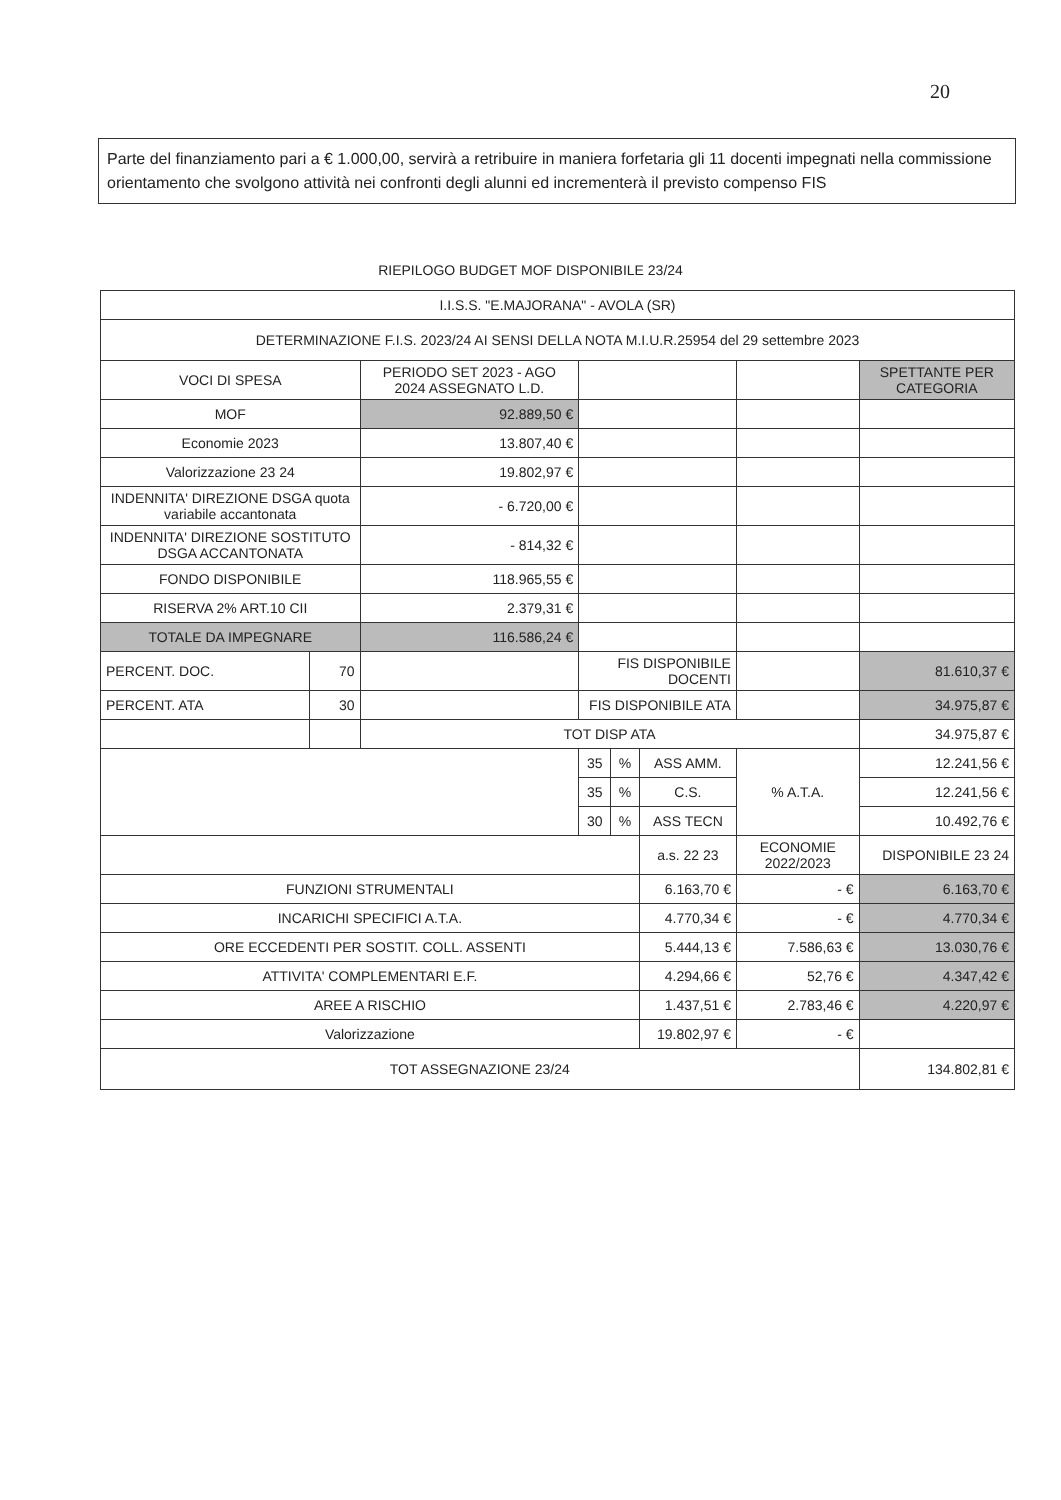20
Parte del finanziamento pari a € 1.000,00, servirà a retribuire in maniera forfetaria gli 11 docenti impegnati nella commissione orientamento che svolgono attività nei confronti degli alunni ed incrementerà il previsto compenso FIS
RIEPILOGO BUDGET MOF DISPONIBILE 23/24
| I.I.S.S. "E.MAJORANA" - AVOLA (SR) | | | | | | | |
| DETERMINAZIONE F.I.S. 2023/24 AI SENSI DELLA NOTA M.I.U.R.25954 del 29 settembre 2023 | | | | | | | |
| VOCI DI SPESA | | PERIODO SET 2023 - AGO 2024 ASSEGNATO L.D. | | | | | SPETTANTE PER CATEGORIA |
| MOF | | 92.889,50 € | | | | | |
| Economie 2023 | | 13.807,40 € | | | | | |
| Valorizzazione 23 24 | | 19.802,97 € | | | | | |
| INDENNITA' DIREZIONE DSGA quota variabile accantonata | | - 6.720,00 € | | | | | |
| INDENNITA' DIREZIONE SOSTITUTO DSGA ACCANTONATA | | - 814,32 € | | | | | |
| FONDO DISPONIBILE | | 118.965,55 € | | | | | |
| RISERVA 2% ART.10 CII | | 2.379,31 € | | | | | |
| TOTALE DA IMPEGNARE | | 116.586,24 € | | | | | |
| PERCENT. DOC. | 70 | | FIS DISPONIBILE DOCENTI | | | | 81.610,37 € |
| PERCENT. ATA | 30 | | FIS DISPONIBILE ATA | | | | 34.975,87 € |
| | | TOT DISP ATA | | | | | 34.975,87 € |
| | | | 35 | % | ASS AMM. | % A.T.A. | 12.241,56 € |
| | | | 35 | % | C.S. | | 12.241,56 € |
| | | | 30 | % | ASS TECN | | 10.492,76 € |
| | | | | | a.s. 22 23 | ECONOMIE 2022/2023 | DISPONIBILE 23 24 |
| FUNZIONI STRUMENTALI | | | | | 6.163,70 € | - € | 6.163,70 € |
| INCARICHI SPECIFICI A.T.A. | | | | | 4.770,34 € | - € | 4.770,34 € |
| ORE ECCEDENTI PER SOSTIT. COLL. ASSENTI | | | | | 5.444,13 € | 7.586,63 € | 13.030,76 € |
| ATTIVITA' COMPLEMENTARI E.F. | | | | | 4.294,66 € | 52,76 € | 4.347,42 € |
| AREE A RISCHIO | | | | | 1.437,51 € | 2.783,46 € | 4.220,97 € |
| Valorizzazione | | | | | 19.802,97 € | - € | |
| TOT ASSEGNAZIONE 23/24 | | | | | | | 134.802,81 € |